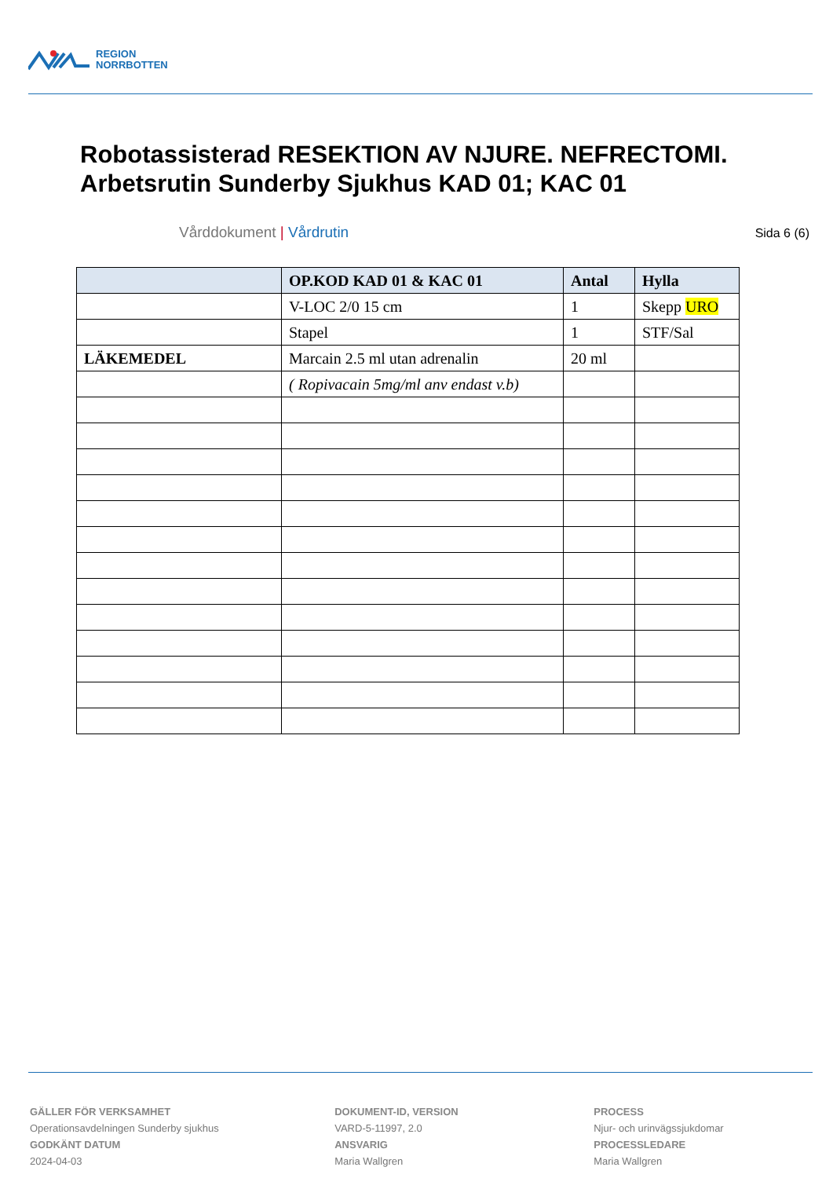REGION
NORRBOTTEN
Robotassisterad RESEKTION AV NJURE. NEFRECTOMI.
Arbetsrutin Sunderby Sjukhus KAD 01; KAC 01
Vårddokument | Vårdrutin Sida 6 (6)
| | OP.KOD KAD 01 & KAC 01 | Antal | Hylla |
| --- | --- | --- | --- |
| | V-LOC 2/0 15 cm | 1 | Skepp URO |
| | Stapel | 1 | STF/Sal |
| LÄKEMEDEL | Marcain 2.5 ml utan adrenalin | 20 ml | |
| | ( Ropivacain 5mg/ml anv endast v.b) | | |
GÄLLER FÖR VERKSAMHET
Operationsavdelningen Sunderby sjukhus
GODKÄNT DATUM
2024-04-03
DOKUMENT-ID, VERSION
VARD-5-11997, 2.0
ANSVARIG
Maria Wallgren
PROCESS
Njur- och urinvägssjukdomar
PROCESSLEDARE
Maria Wallgren